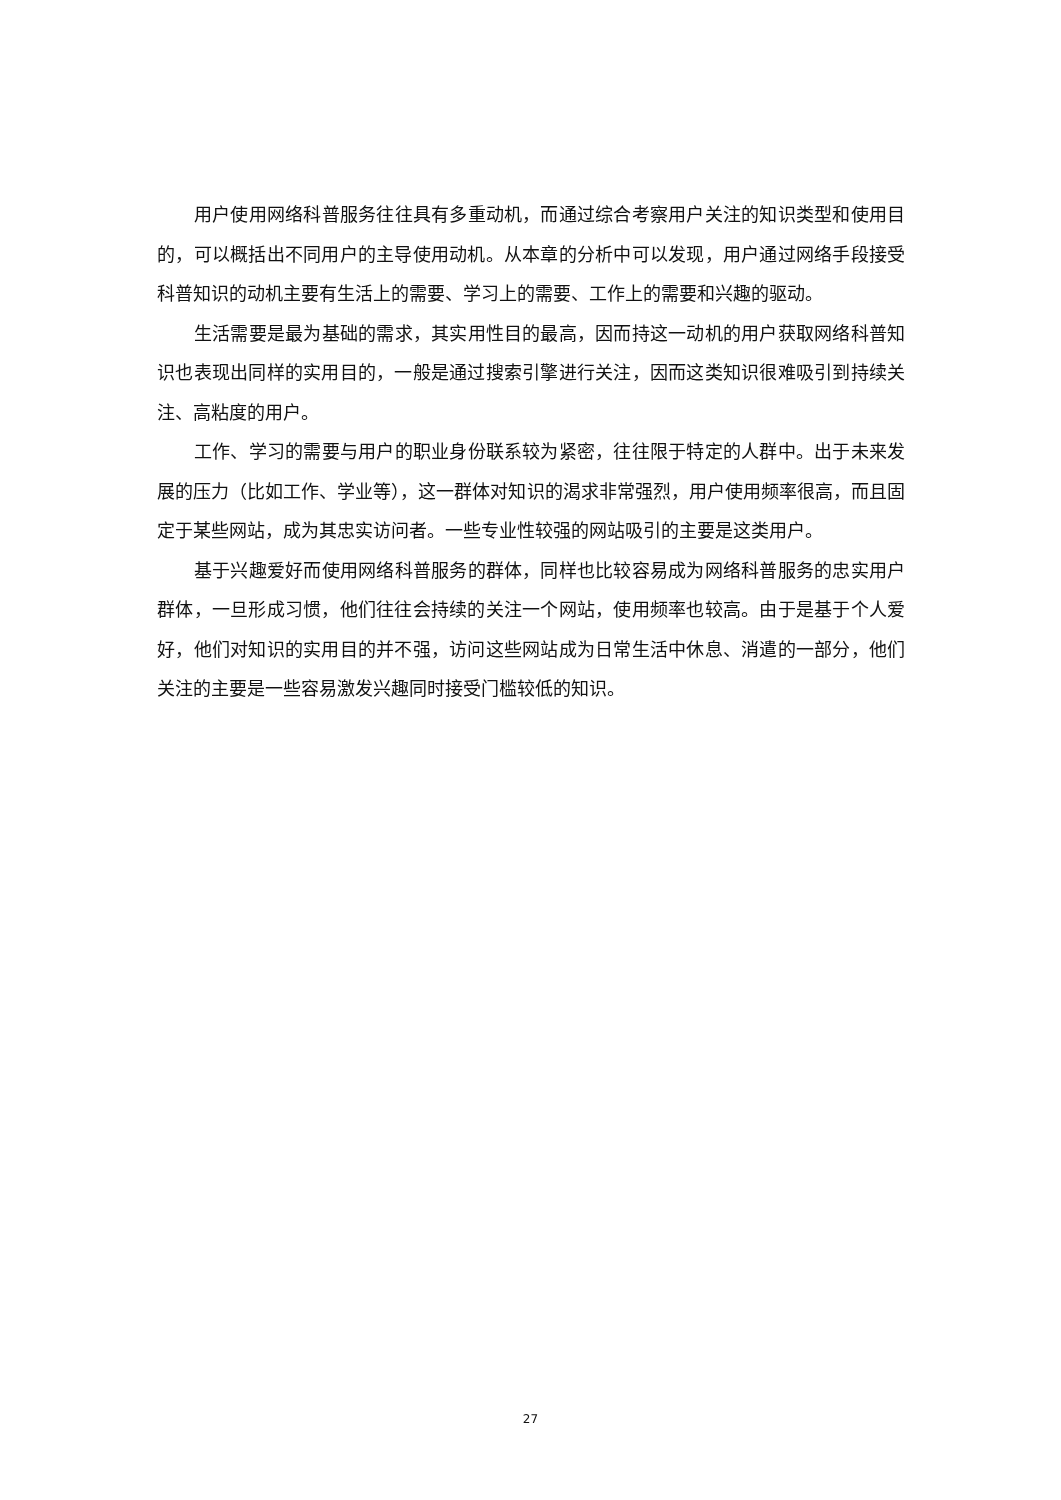用户使用网络科普服务往往具有多重动机，而通过综合考察用户关注的知识类型和使用目的，可以概括出不同用户的主导使用动机。从本章的分析中可以发现，用户通过网络手段接受科普知识的动机主要有生活上的需要、学习上的需要、工作上的需要和兴趣的驱动。
生活需要是最为基础的需求，其实用性目的最高，因而持这一动机的用户获取网络科普知识也表现出同样的实用目的，一般是通过搜索引擎进行关注，因而这类知识很难吸引到持续关注、高粘度的用户。
工作、学习的需要与用户的职业身份联系较为紧密，往往限于特定的人群中。出于未来发展的压力（比如工作、学业等），这一群体对知识的渴求非常强烈，用户使用频率很高，而且固定于某些网站，成为其忠实访问者。一些专业性较强的网站吸引的主要是这类用户。
基于兴趣爱好而使用网络科普服务的群体，同样也比较容易成为网络科普服务的忠实用户群体，一旦形成习惯，他们往往会持续的关注一个网站，使用频率也较高。由于是基于个人爱好，他们对知识的实用目的并不强，访问这些网站成为日常生活中休息、消遣的一部分，他们关注的主要是一些容易激发兴趣同时接受门槛较低的知识。
27